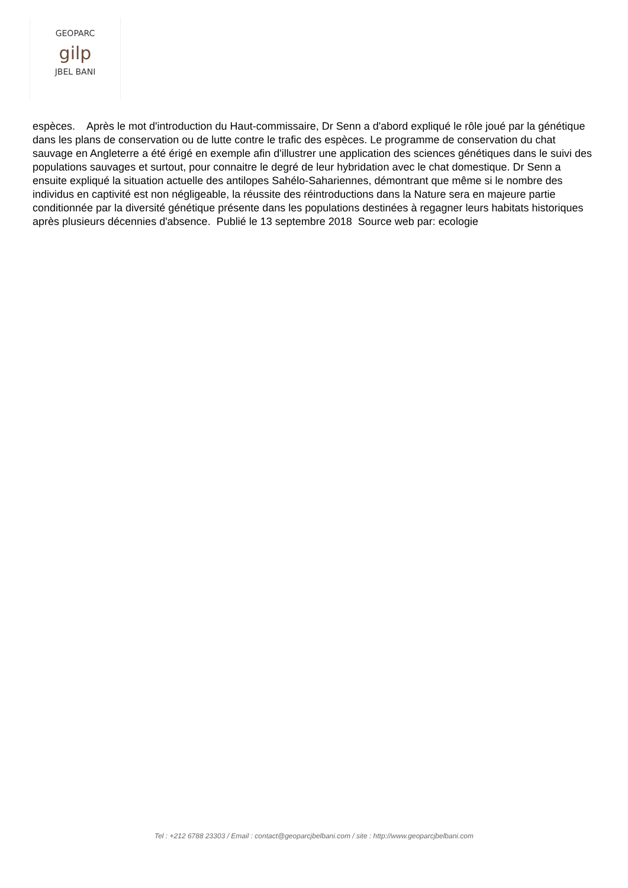GEOPARC
gilp
JBEL BANI
espèces. Après le mot d'introduction du Haut-commissaire, Dr Senn a d'abord expliqué le rôle joué par la génétique dans les plans de conservation ou de lutte contre le trafic des espèces. Le programme de conservation du chat sauvage en Angleterre a été érigé en exemple afin d'illustrer une application des sciences génétiques dans le suivi des populations sauvages et surtout, pour connaitre le degré de leur hybridation avec le chat domestique. Dr Senn a ensuite expliqué la situation actuelle des antilopes Sahélo-Sahariennes, démontrant que même si le nombre des individus en captivité est non négligeable, la réussite des réintroductions dans la Nature sera en majeure partie conditionnée par la diversité génétique présente dans les populations destinées à regagner leurs habitats historiques après plusieurs décennies d'absence. Publié le 13 septembre 2018 Source web par: ecologie
Tel : +212 6788 23303 / Email : contact@geoparcjbelbani.com / site : http://www.geoparcjbelbani.com